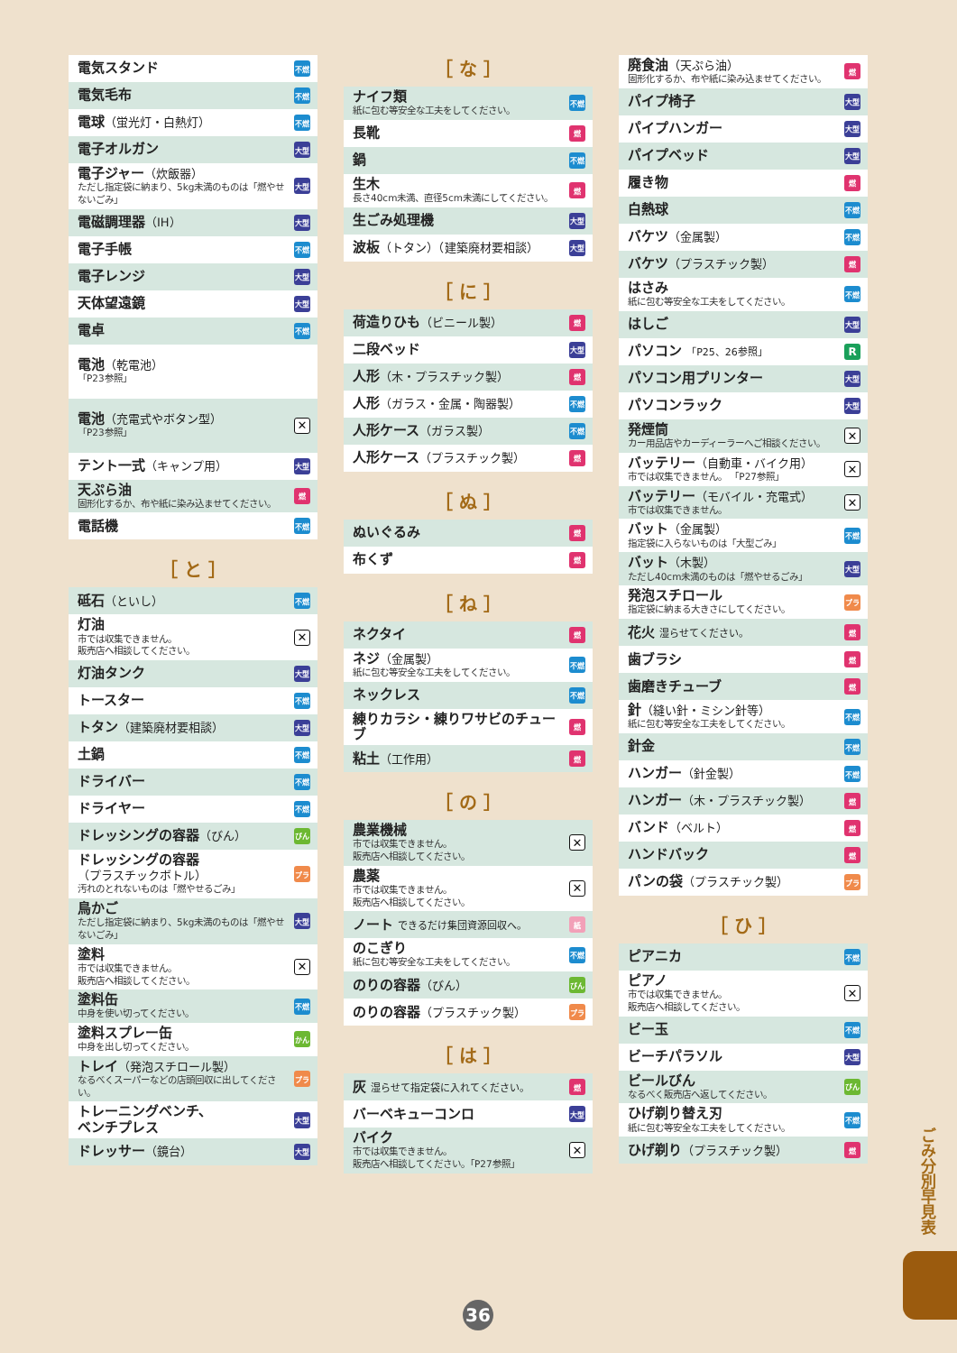電気スタンド 不燃
電気毛布 不燃
電球（蛍光灯・白熱灯） 不燃
電子オルガン 大型
電子ジャー（炊飯器）
ただし指定袋に納まり、5kg未満のものは「燃やせないごみ」 大型
電磁調理器（IH） 大型
電子手帳 不燃
電子レンジ 大型
天体望遠鏡 大型
電卓 不燃
電池（乾電池）
「P23参照」
電池（充電式やボタン型）
「P23参照」 ✕
テント一式（キャンプ用） 大型
天ぷら油
固形化するか、布や紙に染み込ませてください。 燃
電話機 不燃
［ と ］
砥石（といし） 不燃
灯油
市では収集できません。
販売店へ相談してください。 ✕
灯油タンク 大型
トースター 不燃
トタン（建築廃材要相談） 大型
土鍋 不燃
ドライバー 不燃
ドライヤー 不燃
ドレッシングの容器（びん） びん
ドレッシングの容器
（プラスチックボトル）
汚れのとれないものは「燃やせるごみ」 プラ
鳥かご
ただし指定袋に納まり、5kg未満のものは「燃やせないごみ」 大型
塗料
市では収集できません。
販売店へ相談してください。 ✕
塗料缶
中身を使い切ってください。 不燃
塗料スプレー缶
中身を出し切ってください。 かん
トレイ（発泡スチロール製）
なるべくスーパーなどの店頭回収に出してください。 プラ
トレーニングベンチ、
ベンチプレス 大型
ドレッサー（鏡台） 大型
［ な ］
ナイフ類
紙に包む等安全な工夫をしてください。 不燃
長靴 燃
鍋不燃
生木
長さ40cm未満、直径5cm未満にしてください。 燃
生ごみ処理機 大型
波板（トタン）（建築廃材要相談） 大型
［ に ］
荷造りひも（ビニール製） 燃
二段ベッド 大型
人形（木・プラスチック製） 燃
人形（ガラス・金属・陶器製） 不燃
人形ケース（ガラス製） 不燃
人形ケース（プラスチック製） 燃
［ ぬ ］
ぬいぐるみ 燃
布くず 燃
［ ね ］
ネクタイ 燃
ネジ（金属製）
紙に包む等安全な工夫をしてください。 不燃
ネックレス 不燃
練りカラシ・練りワサビのチューブ 燃
粘土（工作用） 燃
［ の ］
農業機械
市では収集できません。
販売店へ相談してください。 ✕
農薬
市では収集できません。
販売店へ相談してください。 ✕
ノート できるだけ集団資源回収へ。 紙
のこぎり
紙に包む等安全な工夫をしてください。 不燃
のりの容器（びん） びん
のりの容器（プラスチック製） プラ
［ は ］
灰 湿らせて指定袋に入れてください。 燃
バーベキューコンロ 大型
バイク
市では収集できません。
販売店へ相談してください。「P27参照」 ✕
廃食油（天ぷら油）
固形化するか、布や紙に染み込ませてください。 燃
パイプ椅子 大型
パイプハンガー 大型
パイプベッド 大型
履き物 燃
白熱球 不燃
バケツ（金属製） 不燃
バケツ（プラスチック製） 燃
はさみ
紙に包む等安全な工夫をしてください。 不燃
はしご 大型
パソコン 「P25、26参照」 R
パソコン用プリンター 大型
パソコンラック 大型
発煙筒
カー用品店やカーディーラーへご相談ください。 ✕
バッテリー（自動車・バイク用）
市では収集できません。 「P27参照」 ✕
バッテリー（モバイル・充電式）
市では収集できません。 ✕
バット（金属製）
指定袋に入らないものは「大型ごみ」 不燃
バット（木製）
ただし40cm未満のものは「燃やせるごみ」 大型
発泡スチロール
指定袋に納まる大きさにしてください。 プラ
花火 湿らせてください。 燃
歯ブラシ 燃
歯磨きチューブ 燃
針（縫い針・ミシン針等）
紙に包む等安全な工夫をしてください。 不燃
針金 不燃
ハンガー（針金製） 不燃
ハンガー（木・プラスチック製） 燃
バンド（ベルト） 燃
ハンドバック 燃
パンの袋（プラスチック製） プラ
［ ひ ］
ピアニカ 不燃
ピアノ
市では収集できません。
販売店へ相談してください。 ✕
ビー玉 不燃
ビーチパラソル 大型
ビールびん
なるべく販売店へ返してください。 びん
ひげ剃り替え刃
紙に包む等安全な工夫をしてください。 不燃
ひげ剃り（プラスチック製） 燃
ごみ分別早見表
36